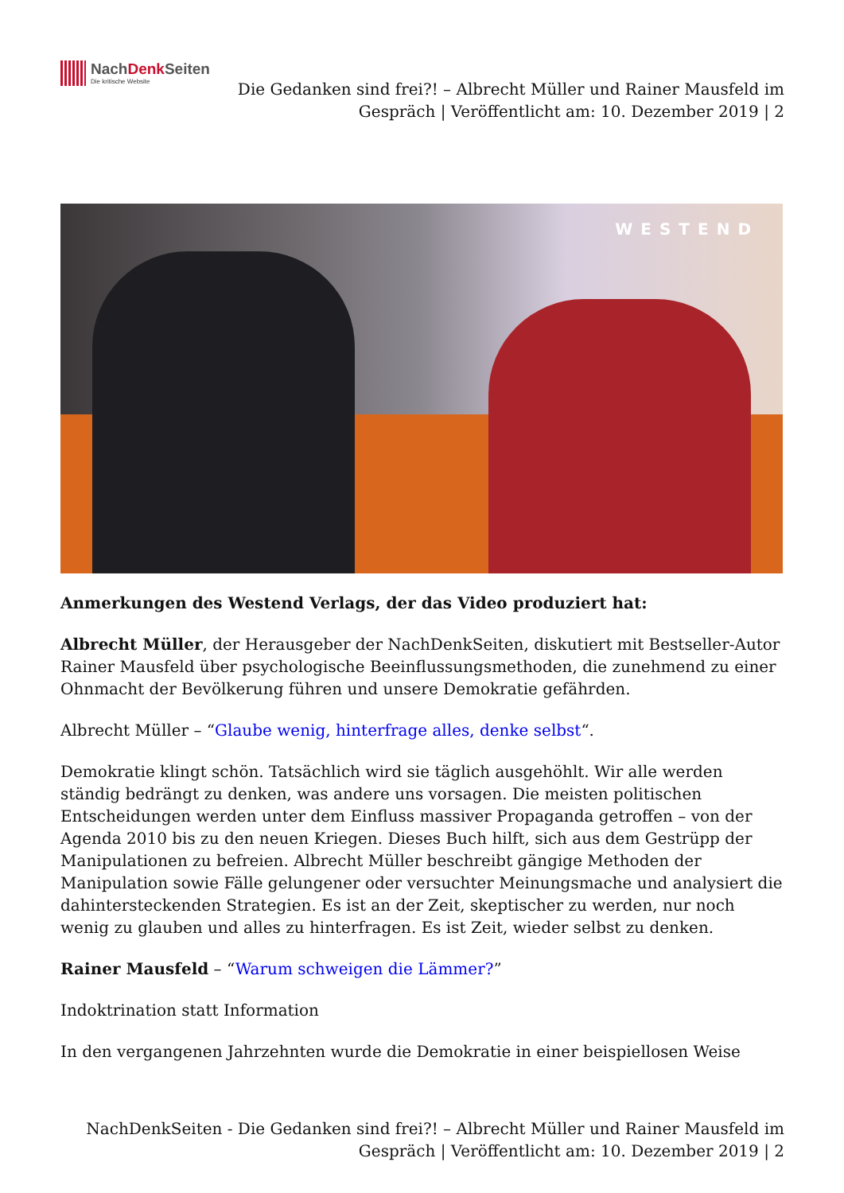NachDenk Seiten
Die kritische Website
Die Gedanken sind frei?! – Albrecht Müller und Rainer Mausfeld im
Gespräch | Veröffentlicht am: 10. Dezember 2019 | 2
WESTEND
Anmerkungen des Westend Verlags, der das Video produziert hat:
Albrecht Müller, der Herausgeber der NachDenkSeiten, diskutiert mit Bestseller-Autor Rainer Mausfeld über psychologische Beeinflussungsmethoden, die zunehmend zu einer Ohnmacht der Bevölkerung führen und unsere Demokratie gefährden.
Albrecht Müller – “Glaube wenig, hinterfrage alles, denke selbst“.
Demokratie klingt schön. Tatsächlich wird sie täglich ausgehöhlt. Wir alle werden ständig bedrängt zu denken, was andere uns vorsagen. Die meisten politischen Entscheidungen werden unter dem Einfluss massiver Propaganda getroffen – von der Agenda 2010 bis zu den neuen Kriegen. Dieses Buch hilft, sich aus dem Gestrüpp der Manipulationen zu befreien. Albrecht Müller beschreibt gängige Methoden der Manipulation sowie Fälle gelungener oder versuchter Meinungsmache und analysiert die dahintersteckenden Strategien. Es ist an der Zeit, skeptischer zu werden, nur noch wenig zu glauben und alles zu hinterfragen. Es ist Zeit, wieder selbst zu denken.
Rainer Mausfeld – “Warum schweigen die Lämmer?”
Indoktrination statt Information
In den vergangenen Jahrzehnten wurde die Demokratie in einer beispiellosen Weise
NachDenkSeiten - Die Gedanken sind frei?! – Albrecht Müller und Rainer Mausfeld im
Gespräch | Veröffentlicht am: 10. Dezember 2019 | 2